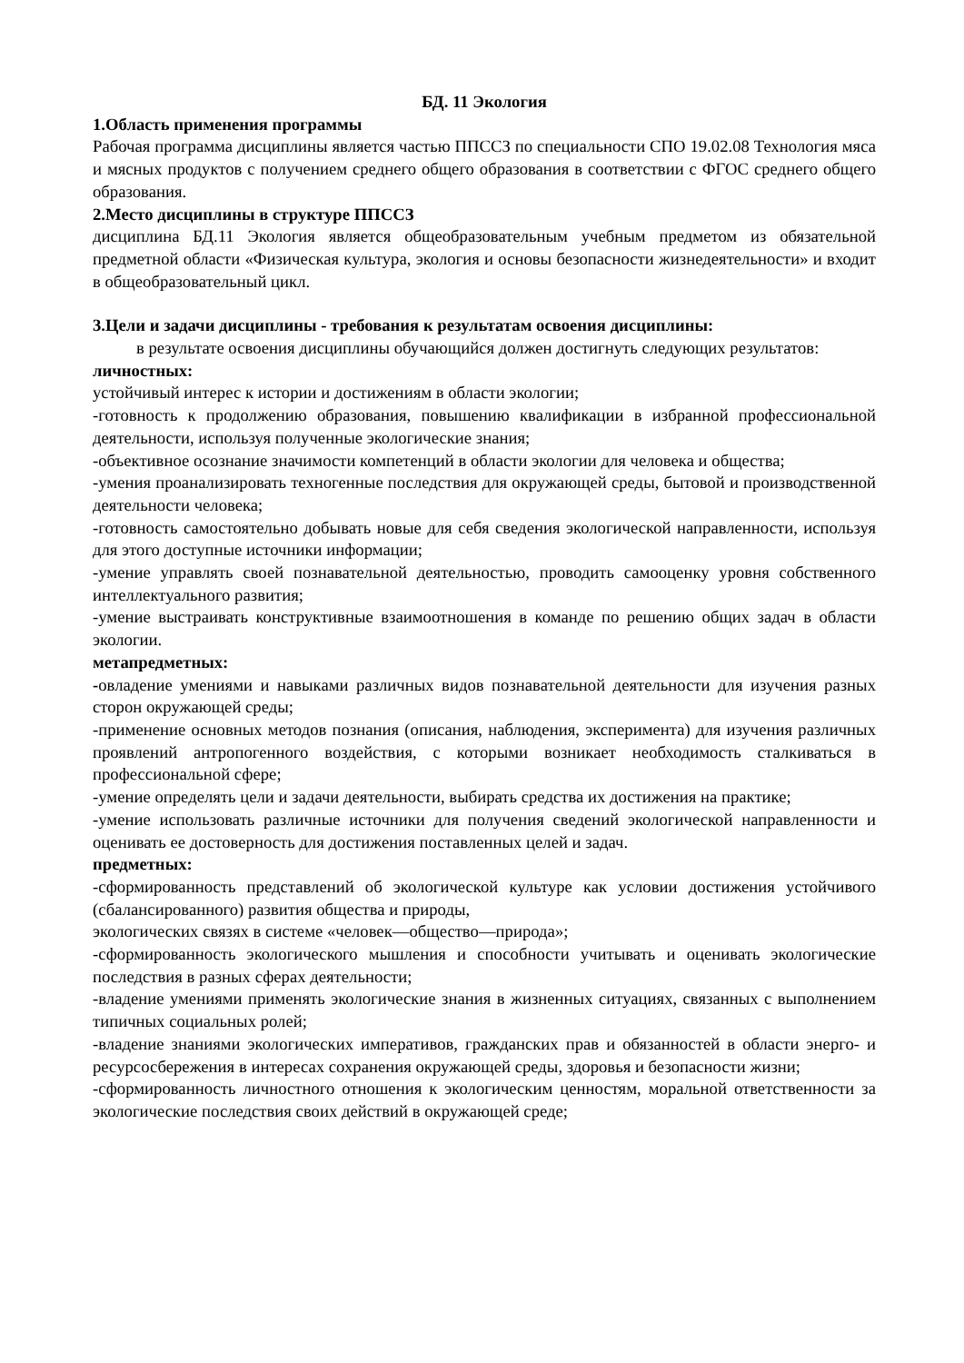БД. 11 Экология
1.Область применения программы
Рабочая программа дисциплины является частью ППССЗ по специальности СПО 19.02.08 Технология мяса и мясных продуктов с получением среднего общего образования в соответствии с ФГОС среднего общего образования.
2.Место дисциплины в структуре ППССЗ
дисциплина БД.11 Экология является общеобразовательным учебным предметом из обязательной предметной области «Физическая культура, экология и основы безопасности жизнедеятельности» и входит в общеобразовательный цикл.
3.Цели и задачи дисциплины - требования к результатам освоения дисциплины:
в результате освоения дисциплины обучающийся должен достигнуть следующих результатов:
личностных:
устойчивый интерес к истории и достижениям в области экологии;
-готовность к продолжению образования, повышению квалификации в избранной профессиональной деятельности, используя полученные экологические знания;
-объективное осознание значимости компетенций в области экологии для человека и общества;
-умения проанализировать техногенные последствия для окружающей среды, бытовой и производственной деятельности человека;
-готовность самостоятельно добывать новые для себя сведения экологической направленности, используя для этого доступные источники информации;
-умение управлять своей познавательной деятельностью, проводить самооценку уровня собственного интеллектуального развития;
-умение выстраивать конструктивные взаимоотношения в команде по решению общих задач в области экологии.
метапредметных:
-овладение умениями и навыками различных видов познавательной деятельности для изучения разных сторон окружающей среды;
-применение основных методов познания (описания, наблюдения, эксперимента) для изучения различных проявлений антропогенного воздействия, с которыми возникает необходимость сталкиваться в профессиональной сфере;
-умение определять цели и задачи деятельности, выбирать средства их достижения на практике;
-умение использовать различные источники для получения сведений экологической направленности и оценивать ее достоверность для достижения поставленных целей и задач.
предметных:
-сформированность представлений об экологической культуре как условии достижения устойчивого (сбалансированного) развития общества и природы,
экологических связях в системе «человек—общество—природа»;
-сформированность экологического мышления и способности учитывать и оценивать экологические последствия в разных сферах деятельности;
-владение умениями применять экологические знания в жизненных ситуациях, связанных с выполнением типичных социальных ролей;
-владение знаниями экологических императивов, гражданских прав и обязанностей в области энерго- и ресурсосбережения в интересах сохранения окружающей среды, здоровья и безопасности жизни;
-сформированность личностного отношения к экологическим ценностям, моральной ответственности за экологические последствия своих действий в окружающей среде;